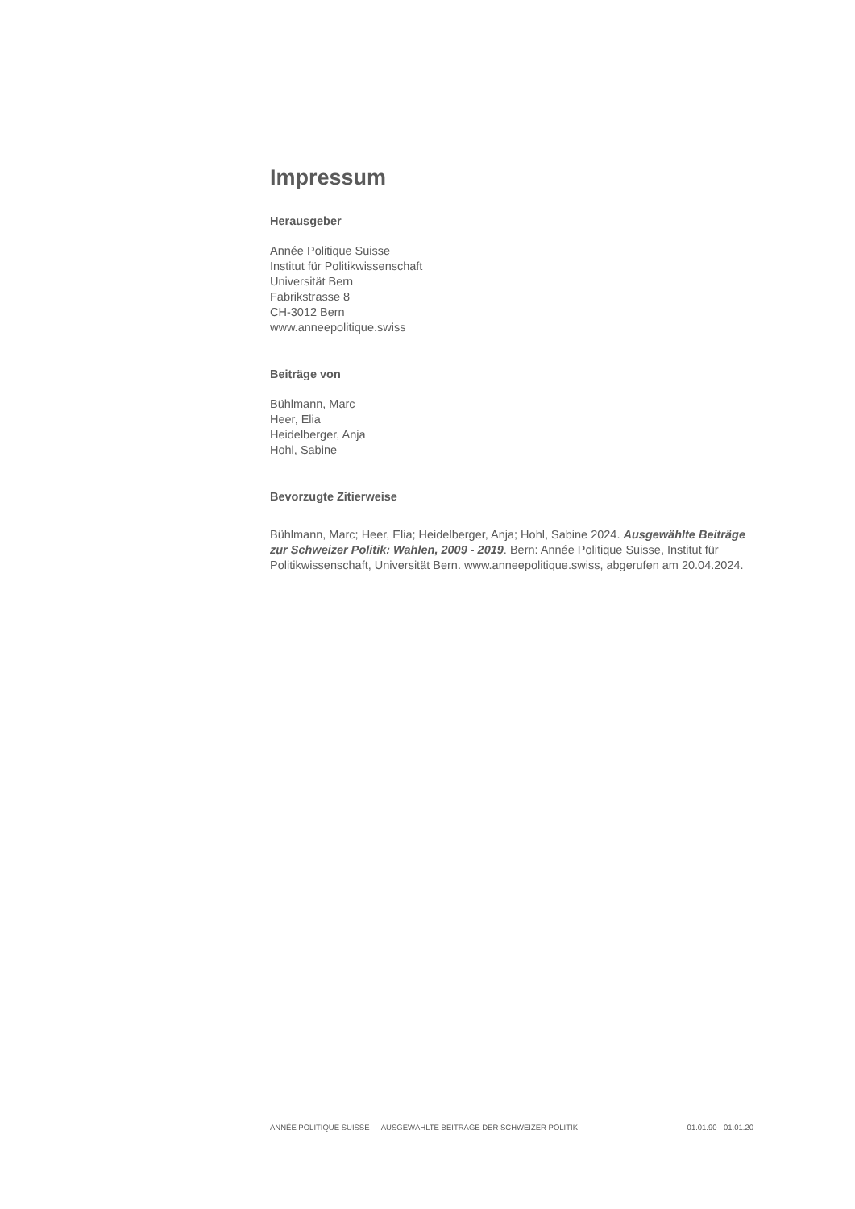Impressum
Herausgeber
Année Politique Suisse
Institut für Politikwissenschaft
Universität Bern
Fabrikstrasse 8
CH-3012 Bern
www.anneepolitique.swiss
Beiträge von
Bühlmann, Marc
Heer, Elia
Heidelberger, Anja
Hohl, Sabine
Bevorzugte Zitierweise
Bühlmann, Marc; Heer, Elia; Heidelberger, Anja; Hohl, Sabine 2024. Ausgewählte Beiträge zur Schweizer Politik: Wahlen, 2009 - 2019. Bern: Année Politique Suisse, Institut für Politikwissenschaft, Universität Bern. www.anneepolitique.swiss, abgerufen am 20.04.2024.
ANNÉE POLITIQUE SUISSE — AUSGEWÄHLTE BEITRÄGE DER SCHWEIZER POLITIK 01.01.90 - 01.01.20